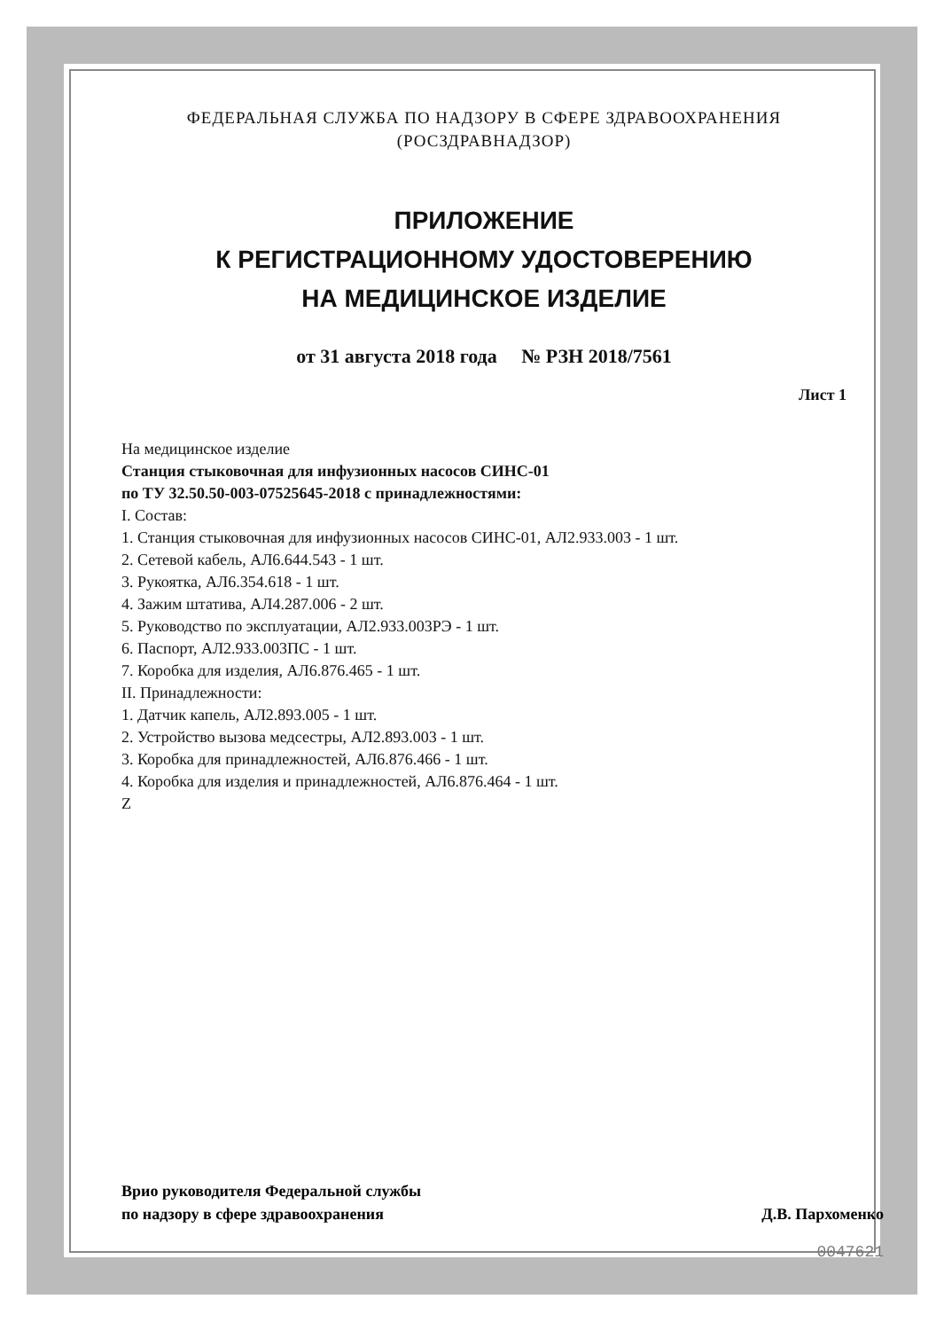ФЕДЕРАЛЬНАЯ СЛУЖБА ПО НАДЗОРУ В СФЕРЕ ЗДРАВООХРАНЕНИЯ
(РОСЗДРАВНАДЗОР)
ПРИЛОЖЕНИЕ
К РЕГИСТРАЦИОННОМУ УДОСТОВЕРЕНИЮ
НА МЕДИЦИНСКОЕ ИЗДЕЛИЕ
от 31 августа 2018 года № РЗН 2018/7561
Лист 1
На медицинское изделие
Станция стыковочная для инфузионных насосов СИНС-01
по ТУ 32.50.50-003-07525645-2018 с принадлежностями:
I. Состав:
1. Станция стыковочная для инфузионных насосов СИНС-01, АЛ2.933.003 - 1 шт.
2. Сетевой кабель, АЛ6.644.543 - 1 шт.
3. Рукоятка, АЛ6.354.618 - 1 шт.
4. Зажим штатива, АЛ4.287.006 - 2 шт.
5. Руководство по эксплуатации, АЛ2.933.003РЭ - 1 шт.
6. Паспорт, АЛ2.933.003ПС - 1 шт.
7. Коробка для изделия, АЛ6.876.465 - 1 шт.
II. Принадлежности:
1. Датчик капель, АЛ2.893.005 - 1 шт.
2. Устройство вызова медсестры, АЛ2.893.003 - 1 шт.
3. Коробка для принадлежностей, АЛ6.876.466 - 1 шт.
4. Коробка для изделия и принадлежностей, АЛ6.876.464 - 1 шт.
Z
Врио руководителя Федеральной службы
по надзору в сфере здравоохранения
Д.В. Пархоменко
0047621